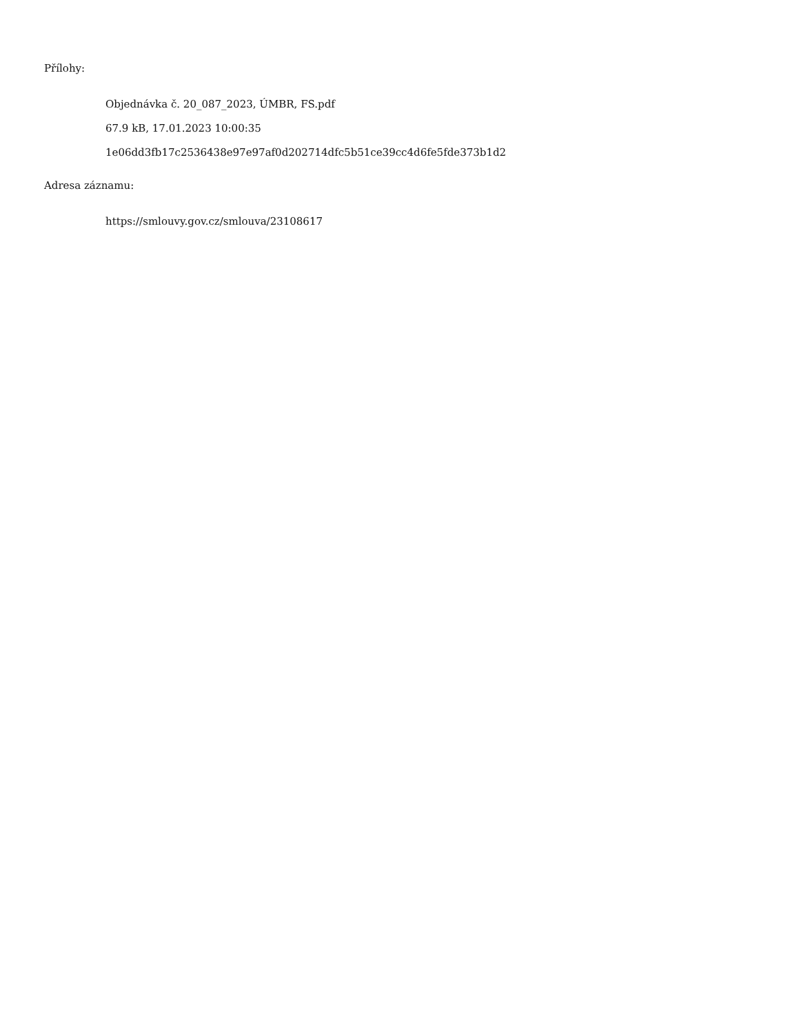Přílohy:
Objednávka č. 20_087_2023, ÚMBR, FS.pdf
67.9 kB, 17.01.2023 10:00:35
1e06dd3fb17c2536438e97e97af0d202714dfc5b51ce39cc4d6fe5fde373b1d2
Adresa záznamu:
https://smlouvy.gov.cz/smlouva/23108617